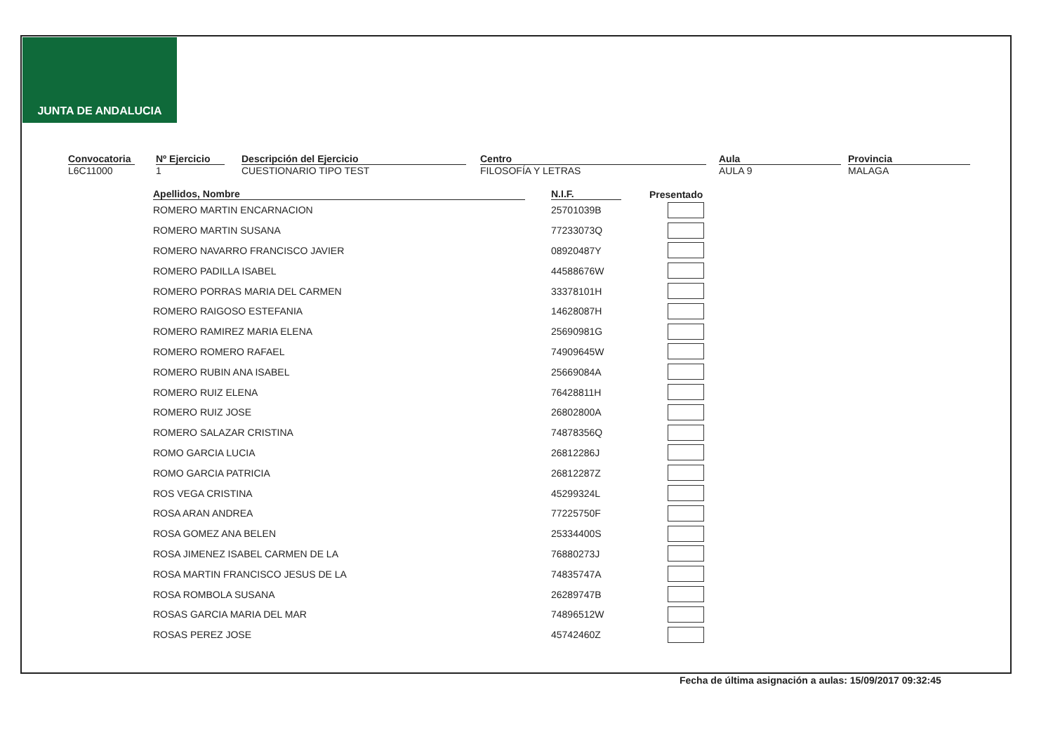JUNTA DE ANDALUCIA
Convocatoria
L6C11000
Nº Ejercicio
1
Descripción del Ejercicio
CUESTIONARIO TIPO TEST
Centro
FILOSOFÍA Y LETRAS
Aula
AULA 9
Provincia
MALAGA
| Apellidos, Nombre | N.I.F. | Presentado |
| --- | --- | --- |
| ROMERO MARTIN ENCARNACION | 25701039B | |
| ROMERO MARTIN SUSANA | 77233073Q | |
| ROMERO NAVARRO FRANCISCO JAVIER | 08920487Y | |
| ROMERO PADILLA ISABEL | 44588676W | |
| ROMERO PORRAS MARIA DEL CARMEN | 33378101H | |
| ROMERO RAIGOSO ESTEFANIA | 14628087H | |
| ROMERO RAMIREZ MARIA ELENA | 25690981G | |
| ROMERO ROMERO RAFAEL | 74909645W | |
| ROMERO RUBIN ANA ISABEL | 25669084A | |
| ROMERO RUIZ ELENA | 76428811H | |
| ROMERO RUIZ JOSE | 26802800A | |
| ROMERO SALAZAR CRISTINA | 74878356Q | |
| ROMO GARCIA LUCIA | 26812286J | |
| ROMO GARCIA PATRICIA | 26812287Z | |
| ROS VEGA CRISTINA | 45299324L | |
| ROSA ARAN ANDREA | 77225750F | |
| ROSA GOMEZ ANA BELEN | 25334400S | |
| ROSA JIMENEZ ISABEL CARMEN DE LA | 76880273J | |
| ROSA MARTIN FRANCISCO JESUS DE LA | 74835747A | |
| ROSA ROMBOLA SUSANA | 26289747B | |
| ROSAS GARCIA MARIA DEL MAR | 74896512W | |
| ROSAS PEREZ JOSE | 45742460Z | |
Fecha de última asignación a aulas: 15/09/2017 09:32:45